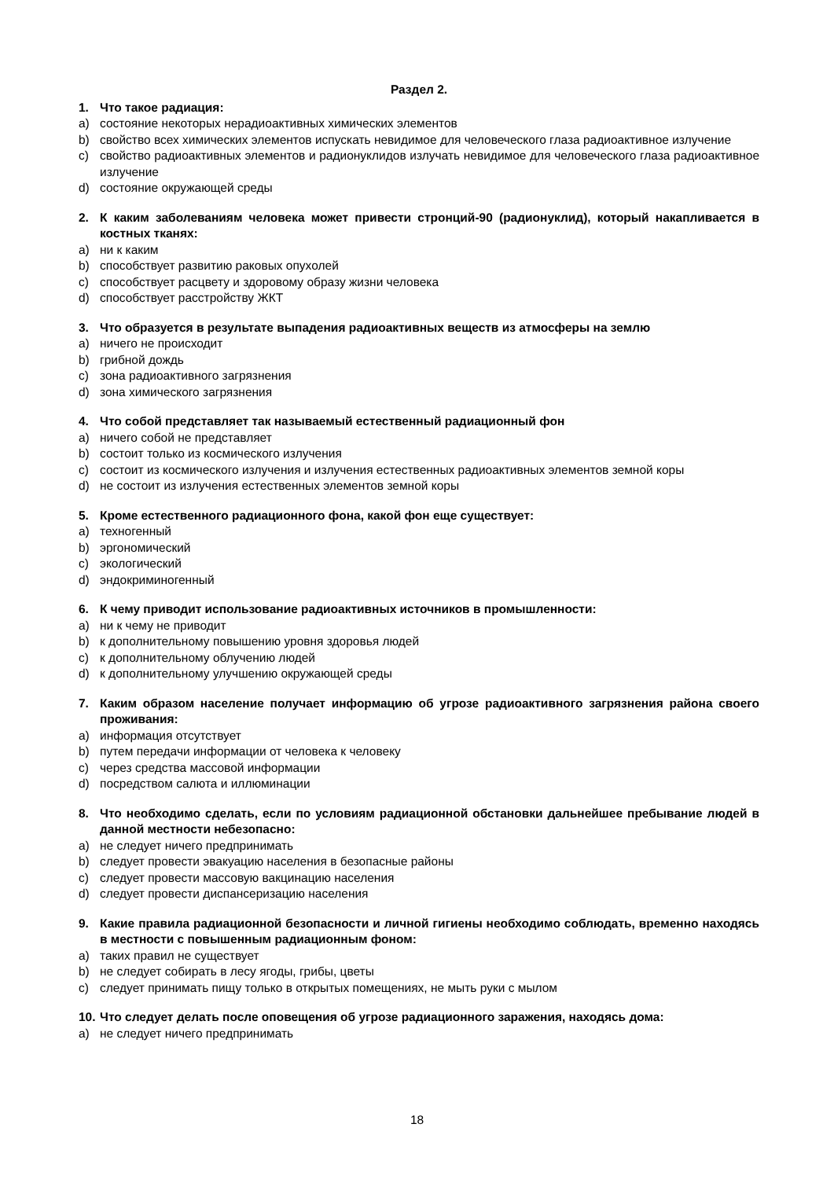Раздел 2.
1. Что такое радиация:
a) состояние некоторых нерадиоактивных химических элементов
b) свойство всех химических элементов испускать невидимое для человеческого глаза радиоактивное излучение
c) свойство радиоактивных элементов и радионуклидов излучать невидимое для человеческого глаза радиоактивное излучение
d) состояние окружающей среды
2. К каким заболеваниям человека может привести стронций-90 (радионуклид), который накапливается в костных тканях:
a) ни к каким
b) способствует развитию раковых опухолей
c) способствует расцвету и здоровому образу жизни человека
d) способствует расстройству ЖКТ
3. Что образуется в результате выпадения радиоактивных веществ из атмосферы на землю
a) ничего не происходит
b) грибной дождь
c) зона радиоактивного загрязнения
d) зона химического загрязнения
4. Что собой представляет так называемый естественный радиационный фон
a) ничего собой не представляет
b) состоит только из космического излучения
c) состоит из космического излучения и излучения естественных радиоактивных элементов земной коры
d) не состоит из излучения естественных элементов земной коры
5. Кроме естественного радиационного фона, какой фон еще существует:
a) техногенный
b) эргономический
c) экологический
d) эндокриминогенный
6. К чему приводит использование радиоактивных источников в промышленности:
a) ни к чему не приводит
b) к дополнительному повышению уровня здоровья людей
c) к дополнительному облучению людей
d) к дополнительному улучшению окружающей среды
7. Каким образом население получает информацию об угрозе радиоактивного загрязнения района своего проживания:
a) информация отсутствует
b) путем передачи информации от человека к человеку
c) через средства массовой информации
d) посредством салюта и иллюминации
8. Что необходимо сделать, если по условиям радиационной обстановки дальнейшее пребывание людей в данной местности небезопасно:
a) не следует ничего предпринимать
b) следует провести эвакуацию населения в безопасные районы
c) следует провести массовую вакцинацию населения
d) следует провести диспансеризацию населения
9. Какие правила радиационной безопасности и личной гигиены необходимо соблюдать, временно находясь в местности с повышенным радиационным фоном:
a) таких правил не существует
b) не следует собирать в лесу ягоды, грибы, цветы
c) следует принимать пищу только в открытых помещениях, не мыть руки с мылом
10. Что следует делать после оповещения об угрозе радиационного заражения, находясь дома:
a) не следует ничего предпринимать
18